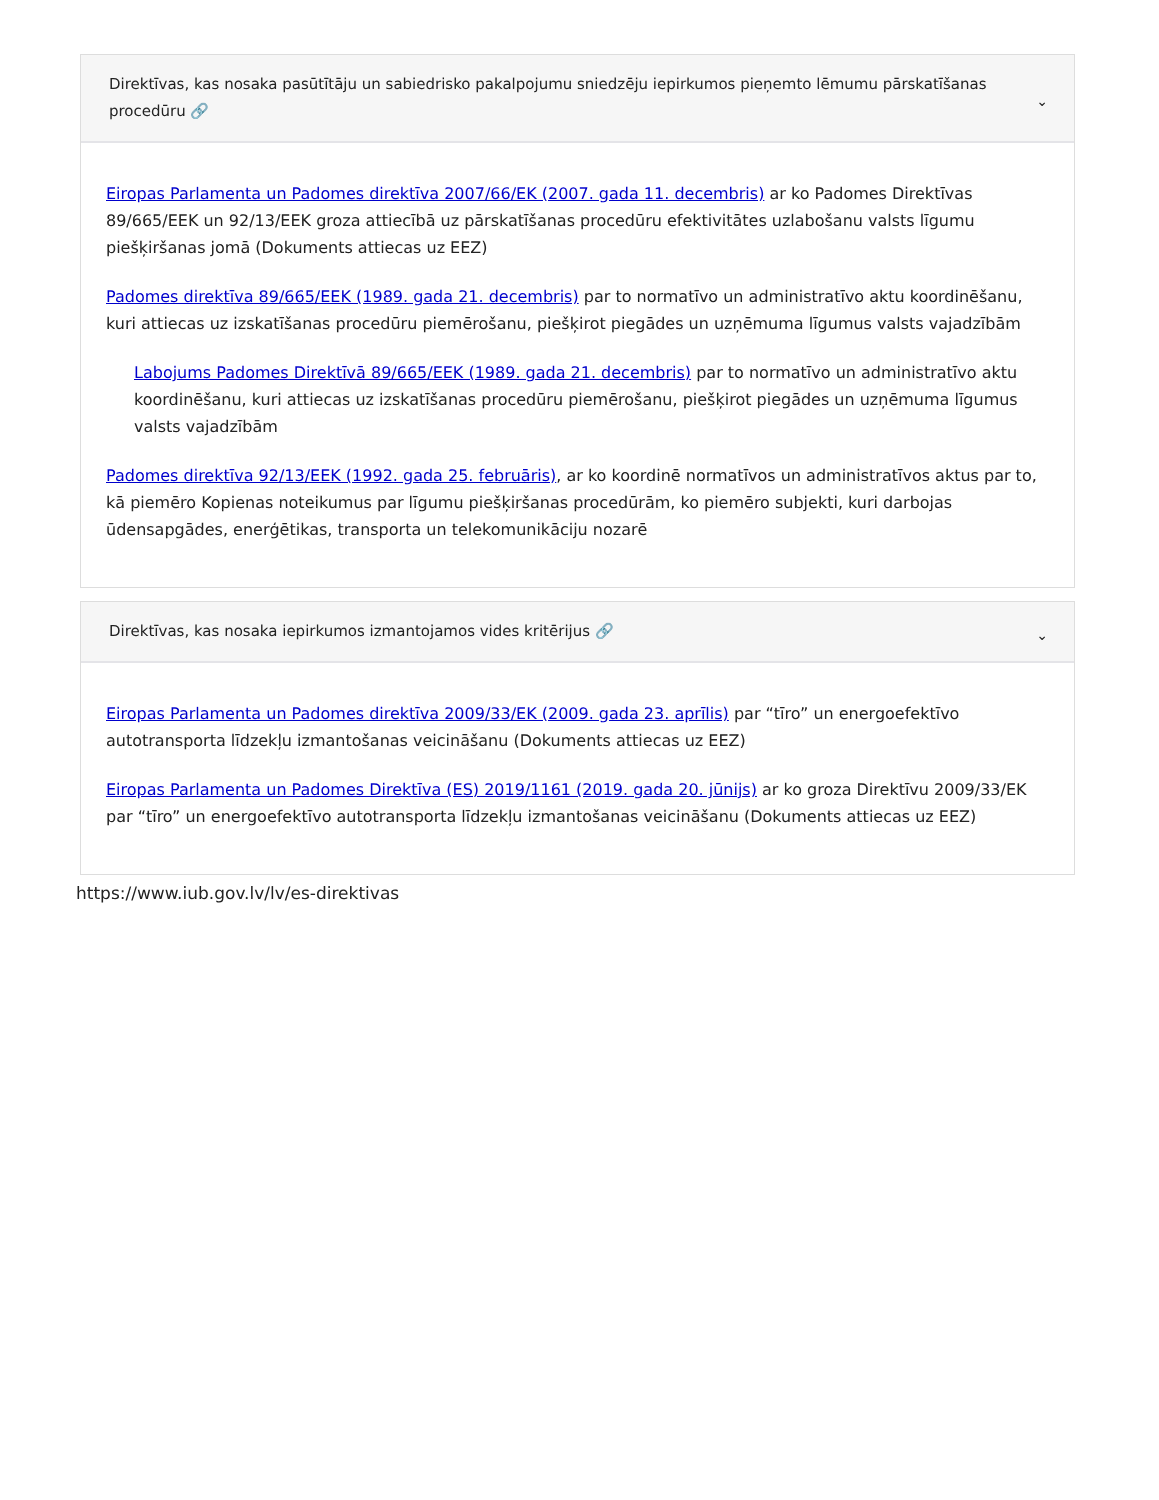Direktīvas, kas nosaka pasūtītāju un sabiedrisko pakalpojumu sniedzēju iepirkumos pieņemto lēmumu pārskatīšanas procedūru 🔗 ⌄
Eiropas Parlamenta un Padomes direktīva 2007/66/EK (2007. gada 11. decembris) ar ko Padomes Direktīvas 89/665/EEK un 92/13/EEK groza attiecībā uz pārskatīšanas procedūru efektivitātes uzlabošanu valsts līgumu piešķiršanas jomā (Dokuments attiecas uz EEZ)
Padomes direktīva 89/665/EEK (1989. gada 21. decembris) par to normatīvo un administratīvo aktu koordinēšanu, kuri attiecas uz izskatīšanas procedūru piemērošanu, piešķirot piegādes un uzņēmuma līgumus valsts vajadzībām
Labojums Padomes Direktīvā 89/665/EEK (1989. gada 21. decembris) par to normatīvo un administratīvo aktu koordinēšanu, kuri attiecas uz izskatīšanas procedūru piemērošanu, piešķirot piegādes un uzņēmuma līgumus valsts vajadzībām
Padomes direktīva 92/13/EEK (1992. gada 25. februāris), ar ko koordinē normatīvos un administratīvos aktus par to, kā piemēro Kopienas noteikumus par līgumu piešķiršanas procedūrām, ko piemēro subjekti, kuri darbojas ūdensapgādes, enerģētikas, transporta un telekomunikāciju nozarē
Direktīvas, kas nosaka iepirkumos izmantojamos vides kritērijus 🔗 ⌄
Eiropas Parlamenta un Padomes direktīva 2009/33/EK (2009. gada 23. aprīlis) par “tīro” un energoefektīvo autotransporta līdzekļu izmantošanas veicināšanu (Dokuments attiecas uz EEZ)
Eiropas Parlamenta un Padomes Direktīva (ES) 2019/1161 (2019. gada 20. jūnijs) ar ko groza Direktīvu 2009/33/EK par “tīro” un energoefektīvo autotransporta līdzekļu izmantošanas veicināšanu (Dokuments attiecas uz EEZ)
https://www.iub.gov.lv/lv/es-direktivas